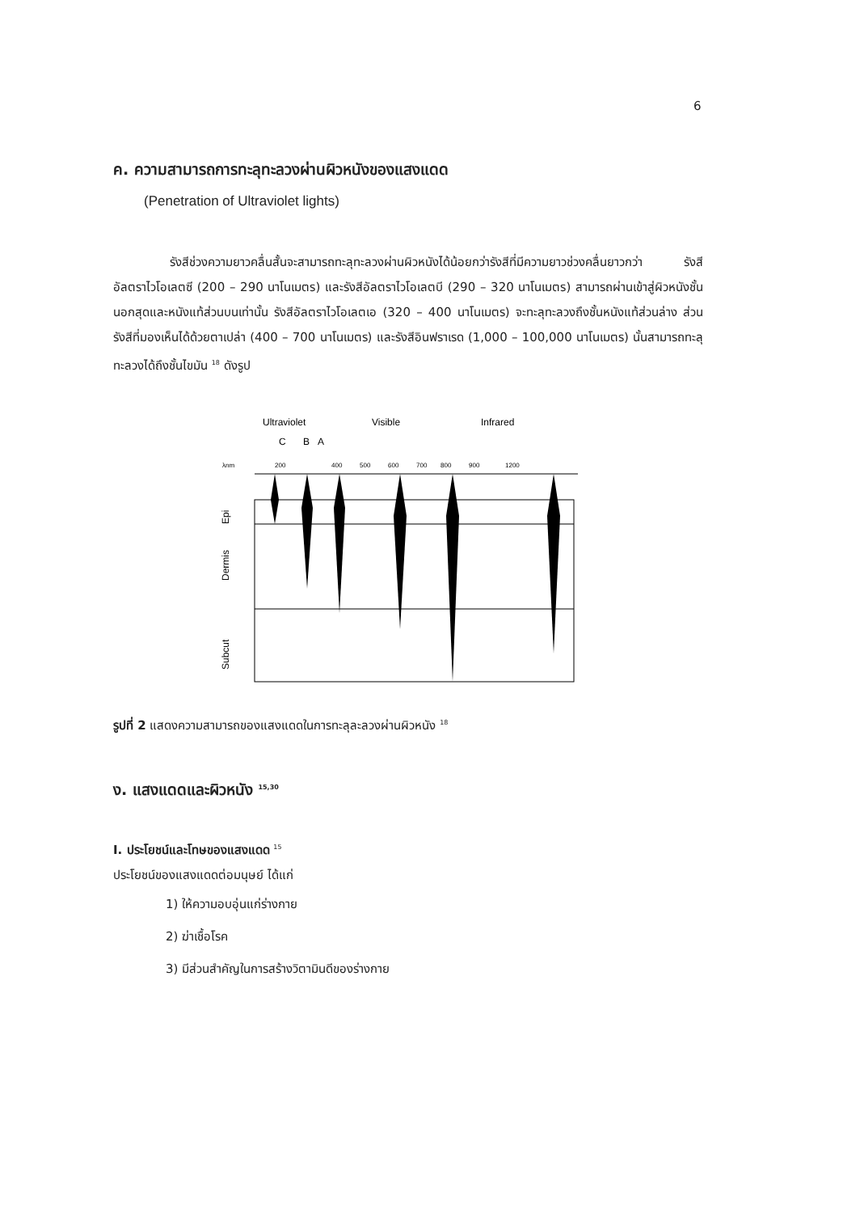6
ค. ความสามารถการทะลุทะลวงผ่านผิวหนังของแสงแดด
(Penetration of Ultraviolet lights)
รังสีช่วงความยาวคลื่นสั้นจะสามารถทะลุทะลวงผ่านผิวหนังได้น้อยกว่ารังสีที่มีความยาวช่วงคลื่นยาวกว่า รังสีอัลตราไวโอเลตซี (200 – 290 นาโนเมตร) และรังสีอัลตราไวโอเลตบี (290 – 320 นาโนเมตร) สามารถผ่านเข้าสู่ผิวหนังชั้นนอกสุดและหนังแท้ส่วนบนเท่านั้น รังสีอัลตราไวโอเลตเอ (320 – 400 นาโนเมตร) จะทะลุทะลวงถึงชั้นหนังแท้ส่วนล่าง ส่วนรังสีที่มองเห็นได้ด้วยตาเปล่า (400 – 700 นาโนเมตร) และรังสีอินฟราเรด (1,000 – 100,000 นาโนเมตร) นั้นสามารถทะลุทะลวงได้ถึงชั้นไขมัน <sup>18</sup> ดังรูป
Ultraviolet
Visible
Infrared
C
B
A
λnm
200
400
500
600
700
800
900
1200
Epi
Dermis
Subcut
รูปที่ 2 แสดงความสามารถของแสงแดดในการทะลุละลวงผ่านผิวหนัง <sup>18</sup>
ง. แสงแดดและผิวหนัง <sup>15,30</sup>
I. ประโยชน์และโทษของแสงแดด <sup>15</sup>
ประโยชน์ของแสงแดดต่อมนุษย์ ได้แก่
1) ให้ความอบอุ่นแก่ร่างกาย
2) ฆ่าเชื้อโรค
3) มีส่วนสำคัญในการสร้างวิตามินดีของร่างกาย